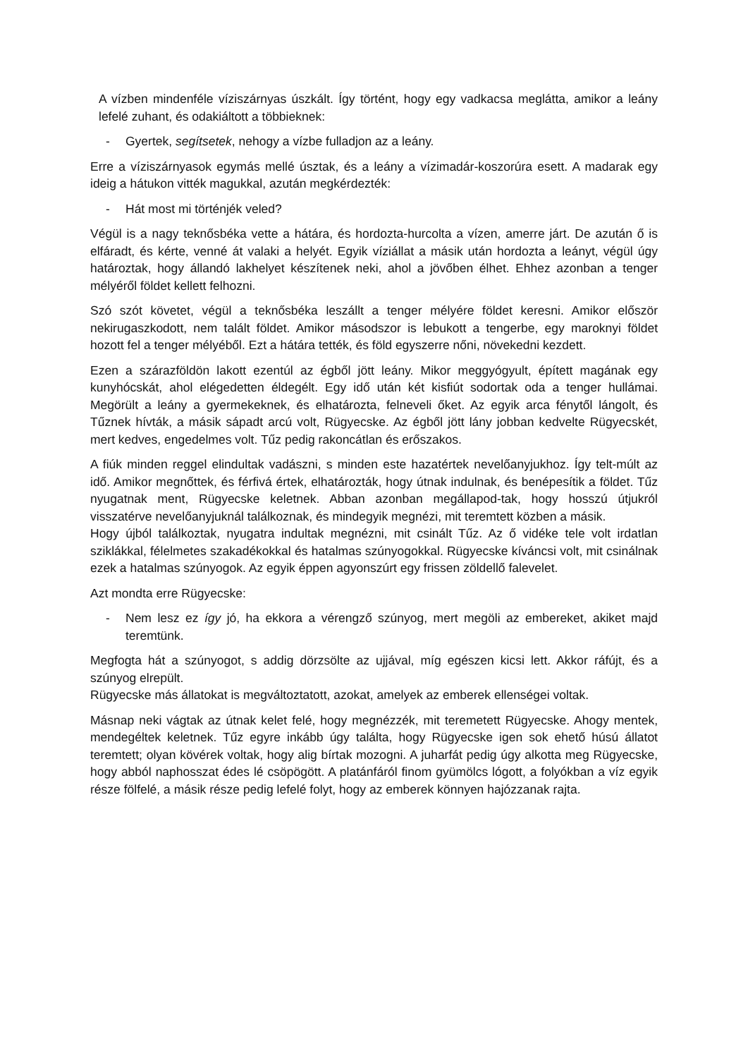A vízben mindenféle víziszárnyas úszkált. Így történt, hogy egy vadkacsa meglátta, amikor a leány lefelé zuhant, és odakiáltott a többieknek:
- Gyertek, segítsetek, nehogy a vízbe fulladjon az a leány.
Erre a víziszárnyasok egymás mellé úsztak, és a leány a vízimadár-koszorúra esett. A madarak egy ideig a hátukon vitték magukkal, azután megkérdezték:
- Hát most mi történjék veled?
Végül is a nagy teknősbéka vette a hátára, és hordozta-hurcolta a vízen, amerre járt. De azután ő is elfáradt, és kérte, venné át valaki a helyét. Egyik víziállat a másik után hordozta a leányt, végül úgy határoztak, hogy állandó lakhelyet készítenek neki, ahol a jövőben élhet. Ehhez azonban a tenger mélyéről földet kellett felhozni.
Szó szót követet, végül a teknősbéka leszállt a tenger mélyére földet keresni. Amikor először nekirugaszkodott, nem talált földet. Amikor másodszor is lebukott a tengerbe, egy maroknyi földet hozott fel a tenger mélyéből. Ezt a hátára tették, és föld egyszerre nőni, növekedni kezdett.
Ezen a szárazföldön lakott ezentúl az égből jött leány. Mikor meggyógyult, épített magának egy kunyhócskát, ahol elégedetten éldegélt. Egy idő után két kisfiút sodortak oda a tenger hullámai. Megörült a leány a gyermekeknek, és elhatározta, felneveli őket. Az egyik arca fénytől lángolt, és Tűznek hívták, a másik sápadt arcú volt, Rügyecske. Az égből jött lány jobban kedvelte Rügyecskét, mert kedves, engedelmes volt. Tűz pedig rakoncátlan és erőszakos.
A fiúk minden reggel elindultak vadászni, s minden este hazatértek nevelőanyjukhoz. Így telt-múlt az idő. Amikor megnőttek, és férfivá értek, elhatározták, hogy útnak indulnak, és benépesítik a földet. Tűz nyugatnak ment, Rügyecske keletnek. Abban azonban megállapod-tak, hogy hosszú útjukról visszatérve nevelőanyjuknál találkoznak, és mindegyik megnézi, mit teremtett közben a másik.
Hogy újból találkoztak, nyugatra indultak megnézni, mit csinált Tűz. Az ő vidéke tele volt irdatlan sziklákkal, félelmetes szakadékokkal és hatalmas szúnyogokkal. Rügyecske kíváncsi volt, mit csinálnak ezek a hatalmas szúnyogok. Az egyik éppen agyonszúrt egy frissen zöldellő falevelet.
Azt mondta erre Rügyecske:
- Nem lesz ez így jó, ha ekkora a vérengző szúnyog, mert megöli az embereket, akiket majd teremtünk.
Megfogta hát a szúnyogot, s addig dörzsölte az ujjával, míg egészen kicsi lett. Akkor ráfújt, és a szúnyog elrepült.
Rügyecske más állatokat is megváltoztatott, azokat, amelyek az emberek ellenségei voltak.
Másnap neki vágtak az útnak kelet felé, hogy megnézzék, mit teremetett Rügyecske. Ahogy mentek, mendegéltek keletnek. Tűz egyre inkább úgy találta, hogy Rügyecske igen sok ehető húsú állatot teremtett; olyan kövérek voltak, hogy alig bírtak mozogni. A juharfát pedig úgy alkotta meg Rügyecske, hogy abból naphosszat édes lé csöpögött. A platánfáról finom gyümölcs lógott, a folyókban a víz egyik része fölfelé, a másik része pedig lefelé folyt, hogy az emberek könnyen hajózzanak rajta.